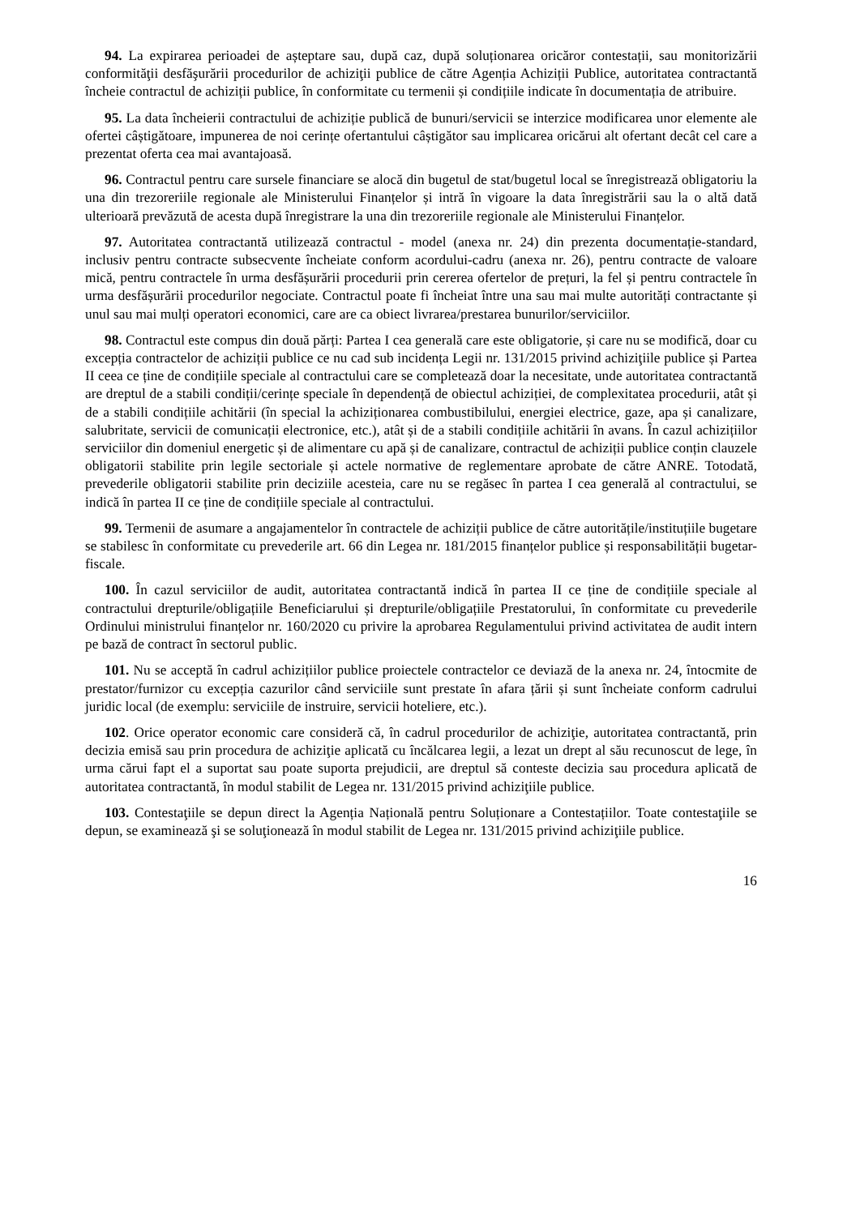94. La expirarea perioadei de așteptare sau, după caz, după soluționarea oricăror contestații, sau monitorizării conformităţii desfăşurării procedurilor de achiziţii publice de către Agenția Achiziții Publice, autoritatea contractantă încheie contractul de achiziții publice, în conformitate cu termenii și condițiile indicate în documentația de atribuire.
95. La data încheierii contractului de achiziție publică de bunuri/servicii se interzice modificarea unor elemente ale ofertei câștigătoare, impunerea de noi cerințe ofertantului câștigător sau implicarea oricărui alt ofertant decât cel care a prezentat oferta cea mai avantajoasă.
96. Contractul pentru care sursele financiare se alocă din bugetul de stat/bugetul local se înregistrează obligatoriu la una din trezoreriile regionale ale Ministerului Finanțelor și intră în vigoare la data înregistrării sau la o altă dată ulterioară prevăzută de acesta după înregistrare la una din trezoreriile regionale ale Ministerului Finanțelor.
97. Autoritatea contractantă utilizează contractul - model (anexa nr. 24) din prezenta documentație-standard, inclusiv pentru contracte subsecvente încheiate conform acordului-cadru (anexa nr. 26), pentru contracte de valoare mică, pentru contractele în urma desfășurării procedurii prin cererea ofertelor de prețuri, la fel și pentru contractele în urma desfășurării procedurilor negociate. Contractul poate fi încheiat între una sau mai multe autorități contractante și unul sau mai mulți operatori economici, care are ca obiect livrarea/prestarea bunurilor/serviciilor.
98. Contractul este compus din două părți: Partea I cea generală care este obligatorie, și care nu se modifică, doar cu excepția contractelor de achiziții publice ce nu cad sub incidența Legii nr. 131/2015 privind achiziţiile publice și Partea II ceea ce ține de condițiile speciale al contractului care se completează doar la necesitate, unde autoritatea contractantă are dreptul de a stabili condiții/cerințe speciale în dependență de obiectul achiziției, de complexitatea procedurii, atât și de a stabili condițiile achitării (în special la achiziționarea combustibilului, energiei electrice, gaze, apa și canalizare, salubritate, servicii de comunicații electronice, etc.), atât și de a stabili condițiile achitării în avans. În cazul achizițiilor serviciilor din domeniul energetic și de alimentare cu apă și de canalizare, contractul de achiziții publice conțin clauzele obligatorii stabilite prin legile sectoriale și actele normative de reglementare aprobate de către ANRE. Totodată, prevederile obligatorii stabilite prin deciziile acesteia, care nu se regăsec în partea I cea generală al contractului, se indică în partea II ce ține de condițiile speciale al contractului.
99. Termenii de asumare a angajamentelor în contractele de achiziții publice de către autoritățile/instituțiile bugetare se stabilesc în conformitate cu prevederile art. 66 din Legea nr. 181/2015 finanțelor publice și responsabilității bugetar-fiscale.
100. În cazul serviciilor de audit, autoritatea contractantă indică în partea II ce ține de condițiile speciale al contractului drepturile/obligațiile Beneficiarului și drepturile/obligațiile Prestatorului, în conformitate cu prevederile Ordinului ministrului finanțelor nr. 160/2020 cu privire la aprobarea Regulamentului privind activitatea de audit intern pe bază de contract în sectorul public.
101. Nu se acceptă în cadrul achizițiilor publice proiectele contractelor ce deviază de la anexa nr. 24, întocmite de prestator/furnizor cu excepția cazurilor când serviciile sunt prestate în afara țării și sunt încheiate conform cadrului juridic local (de exemplu: serviciile de instruire, servicii hoteliere, etc.).
102. Orice operator economic care consideră că, în cadrul procedurilor de achiziţie, autoritatea contractantă, prin decizia emisă sau prin procedura de achiziţie aplicată cu încălcarea legii, a lezat un drept al său recunoscut de lege, în urma cărui fapt el a suportat sau poate suporta prejudicii, are dreptul să conteste decizia sau procedura aplicată de autoritatea contractantă, în modul stabilit de Legea nr. 131/2015 privind achiziţiile publice.
103. Contestaţiile se depun direct la Agenția Națională pentru Soluționare a Contestațiilor. Toate contestaţiile se depun, se examinează şi se soluţionează în modul stabilit de Legea nr. 131/2015 privind achiziţiile publice.
16